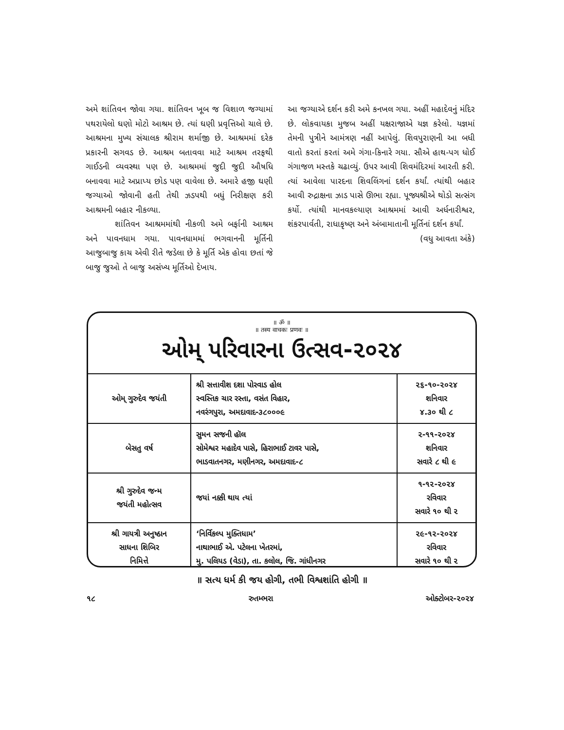અમે શાંતિવન જોવા ગયા. શાંતિવન ખૂબ જ વિશાળ જગ્યામાં પથરાયેલો ઘણો મોટો આશ્રમ છે. ત્યાં ઘણી પ્રવૃત્તિઓ ચાલે છે. આશ્રમના મુખ્ય સંચાલક શ્રીરામ શર્માજી છે. આશ્રમમાં દરેક પ્રકારની સગવડ છે. આશ્રમ બતાવવા માટે આશ્રમ તરફથી ગાઈડની વ્યવસ્થા પણ છે. આશ્રમમાં જુદી જુદી ઔષધિ બનાવવા માટે અપ્રાપ્ય છોડ પણ વાવેલા છે. અમારે હજી ઘણી જગ્યાઓ જોવાની હતી તેથી ઝડપથી બધું નિરીક્ષણ કરી આશ્રમની બહાર નીકળ્યા.
શાંતિવન આશ્રમમાંથી નીકળી અમે બર્ફાની આશ્રમ અને પાવનધામ ગયા. પાવનધામમાં ભગવાનની મૂર્તિની આજુબાજુ કાચ એવી રીતે જડેલા છે કે મૂર્તિ એક હોવા છતાં જે બાજુ જુઓ તે બાજુ અસંખ્ય મૂર્તિઓ દેખાય.
આ જગ્યાએ દર્શન કરી અમે કનખલ ગયા. અહીં મહાદેવનું મંદિર છે. લોકવાયકા મુજબ અહીં યક્ષરાજાએ યજ્ઞ કરેલો. યજ્ઞમાં તેમની પુત્રીને આમંત્રણ નહીં આપેલું. શિવપુરાણની આ બધી વાતો કરતાં કરતાં અમે ગંગા-કિનારે ગયા. સૌએ હાથ-પગ ધોઈ ગંગાજળ મસ્તકે ચઢાવ્યું. ઉપર આવી શિવમંદિરમાં આરતી કરી. ત્યાં આવેલા પારદના શિવલિંગનાં દર્શન કર્યાં. ત્યાંથી બહાર આવી રુદ્રાક્ષના ઝાડ પાસે ઊભા રહ્યા. પૂજ્યશ્રીએ થોડો સત્સંગ કર્યો. ત્યાંથી માનવકલ્યાણ આશ્રમમાં આવી અર્ધનારીશ્વર, શંકરપાર્વતી, રાધાકૃષ્ણ અને અંબામાતાની મૂર્તિનાં દર્શન કર્યાં.
(વધુ આવતા અંકે)
॥ ॐ ॥
॥ तस्य वाचकः प्रणवः ॥
ઓમ્ પરિવારના ઉત્સવ-૨૦૨૪
| ઓમ્ ગુરુદેવ જયંતી | શ્રી સત્તાવીશ દશા પોરવાડ હોલ સ્વસ્તિક ચાર રસ્તા, વસંત વિહાર, નવરંગપુરા, અમદાવાદ-૩૮૦૦૦૯ | ૨૬-૧૦-૨૦૨૪ શનિવાર ૪.૩૦ થી ૮ |
| બેસતુ વર્ષ | સુમન સજની હૉલ સોમેશ્વર મહાદેવ પાસે, હિરાભાઈ ટાવર પાસે, ભાડવાતનગર, મણીનગર, અમદાવાદ-૮ | ૨-૧૧-૨૦૨૪ શનિવાર સવારે ૮ થી ૯ |
| શ્રી ગુરુદેવ જન્મ જયંતી મહોત્સવ | જયાં નક્કી થાય ત્યાં | ૧-૧૨-૨૦૨૪ રવિવાર સવારે ૧૦ થી ૨ |
| શ્રી ગાયત્રી અનુષ્ઠાન સાધના શિબિર નિમિત્તે | ‘નિર્વિકલ્પ મુક્તિધામ’ નાથાભાઈ એ. પટેલના ખેતરમાં, મુ. પલિયડ (વેડા), તા. કલોલ, જિ. ગાંધીનગર | ૨૯-૧૨-૨૦૨૪ રવિવાર સવારે ૧૦ થી ૨ |
॥ સત્ય ધર્મ કી જય હોગી, તભી વિશ્વશાંતિ હોગી ॥
૧૮ રુતમ્ભરા ઓક્ટોબર-૨૦૨૪